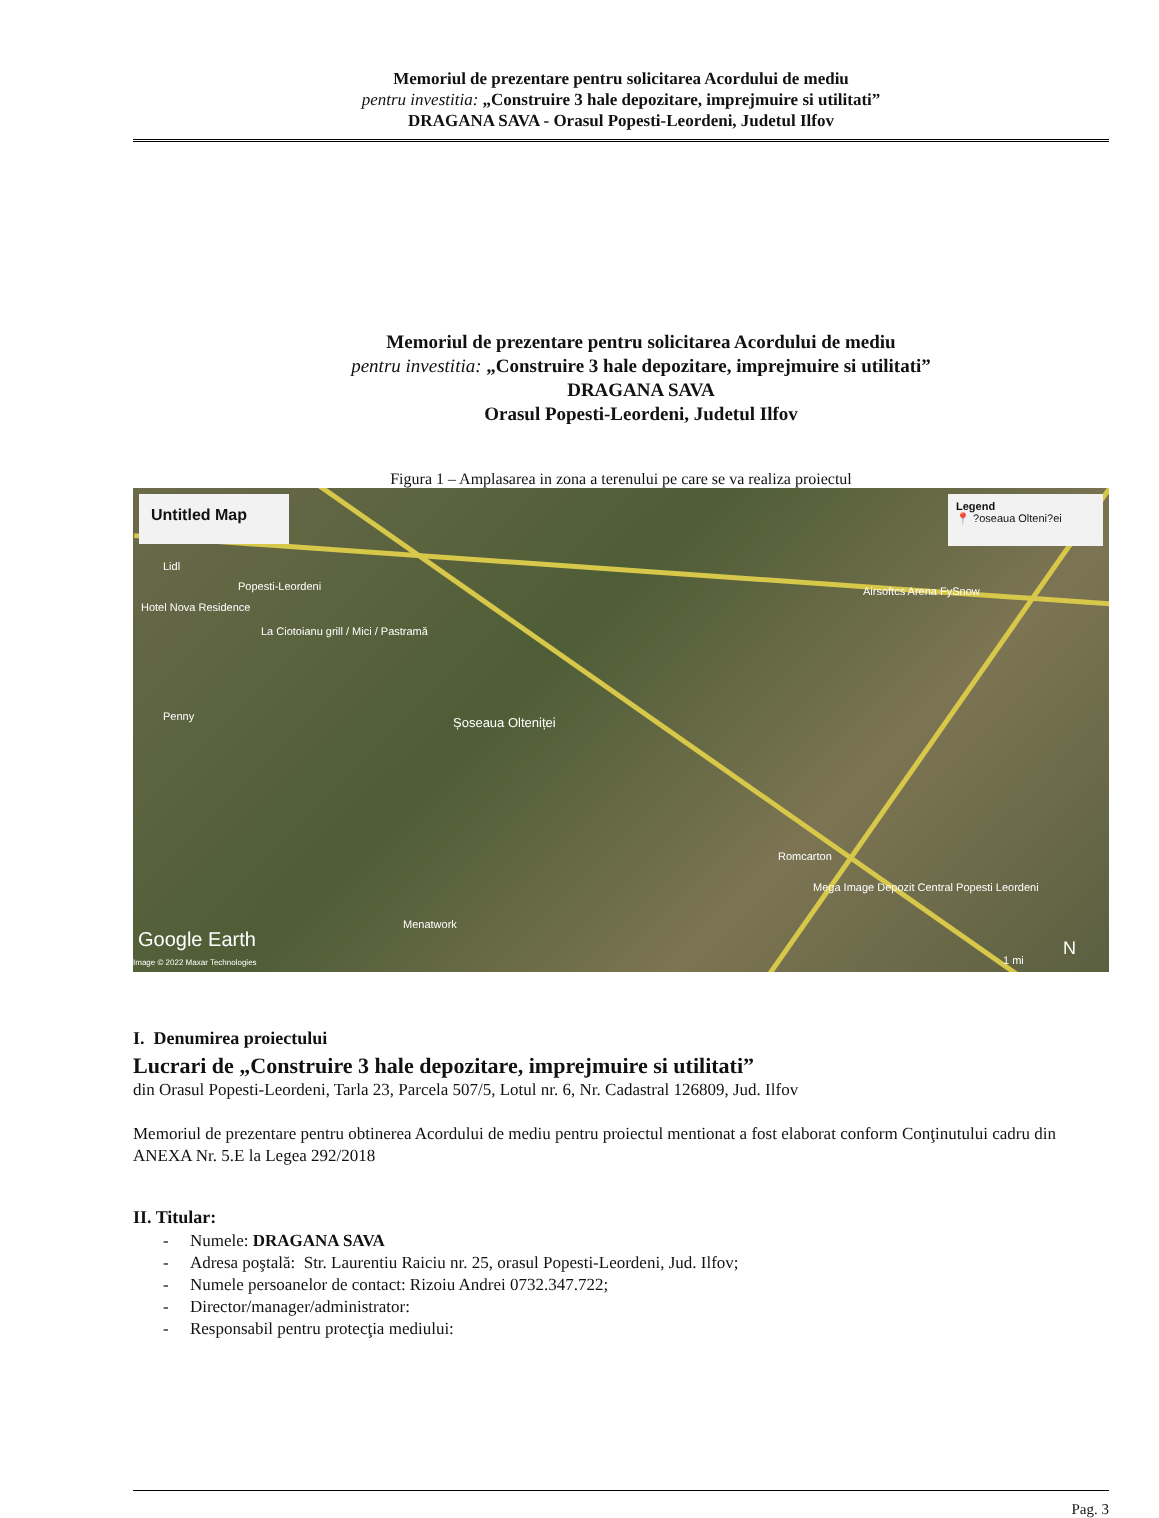Memoriul de prezentare pentru solicitarea Acordului de mediu
pentru investitia: „Construire 3 hale depozitare, imprejmuire si utilitati”
DRAGANA SAVA - Orasul Popesti-Leordeni, Judetul Ilfov
Memoriul de prezentare pentru solicitarea Acordului de mediu
pentru investitia: „Construire 3 hale depozitare, imprejmuire si utilitati”
DRAGANA SAVA
Orasul Popesti-Leordeni, Judetul Ilfov
Figura 1 – Amplasarea in zona a terenului pe care se va realiza proiectul
Untitled Map
Legend
📍 ?oseaua Olteni?ei
Lidl
Popesti-Leordeni
Hotel Nova Residence
La Ciotoianu grill / Mici / Pastramă
Airsoftcs Arena FySnow
Penny Șoseaua Olteniței
Romcarton
Mega Image Depozit Central Popesti Leordeni
Menatwork
Google Earth
Image © 2022 Maxar Technologies
N
1 mi
I. Denumirea proiectului
Lucrari de „Construire 3 hale depozitare, imprejmuire si utilitati”
din Orasul Popesti-Leordeni, Tarla 23, Parcela 507/5, Lotul nr. 6, Nr. Cadastral 126809, Jud. Ilfov
Memoriul de prezentare pentru obtinerea Acordului de mediu pentru proiectul mentionat a fost elaborat conform Conţinutului cadru din ANEXA Nr. 5.E la Legea 292/2018
II. Titular:
- Numele: DRAGANA SAVA
- Adresa poştală: Str. Laurentiu Raiciu nr. 25, orasul Popesti-Leordeni, Jud. Ilfov;
- Numele persoanelor de contact: Rizoiu Andrei 0732.347.722;
- Director/manager/administrator:
- Responsabil pentru protecţia mediului:
Pag. 3